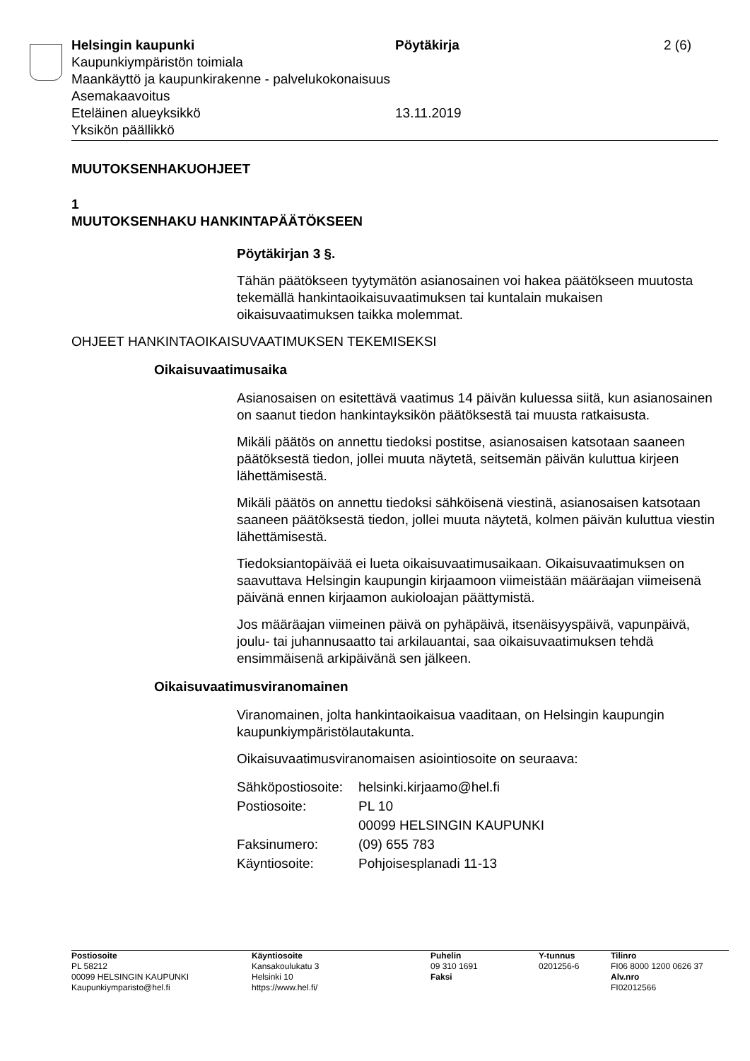Helsingin kaupunki
Kaupunkiympäristön toimiala
Maankäyttö ja kaupunkirakenne - palvelukokonaisuus
Asemakaavoitus
Eteläinen alueyksikkö
Yksikön päällikkö
Pöytäkirja
13.11.2019
2 (6)
MUUTOKSENHAKUOHJEET
1
MUUTOKSENHAKU HANKINTAPÄÄTÖKSEEN
Pöytäkirjan 3 §.
Tähän päätökseen tyytymätön asianosainen voi hakea päätökseen muutosta tekemällä hankintaoikaisuvaatimuksen tai kuntalain mukaisen oikaisuvaatimuksen taikka molemmat.
OHJEET HANKINTAOIKAISUVAATIMUKSEN TEKEMISEKSI
Oikaisuvaatimusaika
Asianosaisen on esitettävä vaatimus 14 päivän kuluessa siitä, kun asianosainen on saanut tiedon hankintayksikön päätöksestä tai muusta ratkaisusta.
Mikäli päätös on annettu tiedoksi postitse, asianosaisen katsotaan saaneen päätöksestä tiedon, jollei muuta näytetä, seitsemän päivän kuluttua kirjeen lähettämisestä.
Mikäli päätös on annettu tiedoksi sähköisenä viestinä, asianosaisen katsotaan saaneen päätöksestä tiedon, jollei muuta näytetä, kolmen päivän kuluttua viestin lähettämisestä.
Tiedoksiantopäivää ei lueta oikaisuvaatimusaikaan. Oikaisuvaatimuksen on saavuttava Helsingin kaupungin kirjaamoon viimeistään määräajan viimeisenä päivänä ennen kirjaamon aukioloajan päättymistä.
Jos määräajan viimeinen päivä on pyhäpäivä, itsenäisyyspäivä, vapunpäivä, joulu- tai juhannusaatto tai arkilauantai, saa oikaisuvaatimuksen tehdä ensimmäisenä arkipäivänä sen jälkeen.
Oikaisuvaatimusviranomainen
Viranomainen, jolta hankintaoikaisua vaaditaan, on Helsingin kaupungin kaupunkiympäristölautakunta.
Oikaisuvaatimusviranomaisen asiointiosoite on seuraava:
| Sähköpostiosoite: | helsinki.kirjaamo@hel.fi |
| Postiosoite: | PL 10 00099 HELSINGIN KAUPUNKI |
| Faksinumero: | (09) 655 783 |
| Käyntiosoite: | Pohjoisesplanadi 11-13 |
Postiosoite
PL 58212
00099 HELSINGIN KAUPUNKI
Kaupunkiymparisto@hel.fi
Käyntiosoite
Kansakoulukatu 3
Helsinki 10
https://www.hel.fi/
Puhelin
09 310 1691
Faksi
Y-tunnus
0201256-6
Tilinro
FI06 8000 1200 0626 37
Alv.nro
FI02012566